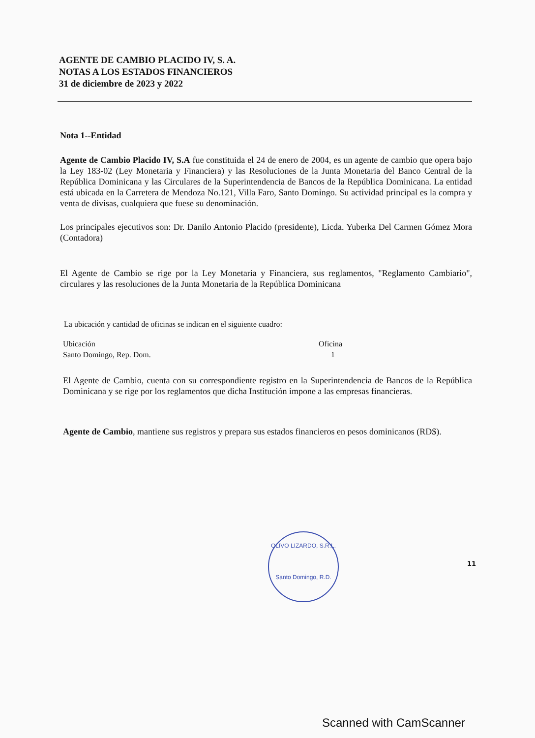AGENTE DE CAMBIO PLACIDO IV, S. A.
NOTAS A LOS ESTADOS FINANCIEROS
31 de diciembre de 2023 y 2022
Nota 1--Entidad
Agente de Cambio Placido IV, S.A fue constituida el 24 de enero de 2004, es un agente de cambio que opera bajo la Ley 183-02 (Ley Monetaria y Financiera) y las Resoluciones de la Junta Monetaria del Banco Central de la República Dominicana y las Circulares de la Superintendencia de Bancos de la República Dominicana. La entidad está ubicada en la Carretera de Mendoza No.121, Villa Faro, Santo Domingo. Su actividad principal es la compra y venta de divisas, cualquiera que fuese su denominación.
Los principales ejecutivos son: Dr. Danilo Antonio Placido (presidente), Licda. Yuberka Del Carmen Gómez Mora (Contadora)
El Agente de Cambio se rige por la Ley Monetaria y Financiera, sus reglamentos, "Reglamento Cambiario", circulares y las resoluciones de la Junta Monetaria de la República Dominicana
La ubicación y cantidad de oficinas se indican en el siguiente cuadro:
| Ubicación | Oficina |
| --- | --- |
| Santo Domingo, Rep. Dom. | 1 |
El Agente de Cambio, cuenta con su correspondiente registro en la Superintendencia de Bancos de la República Dominicana y se rige por los reglamentos que dicha Institución impone a las empresas financieras.
Agente de Cambio, mantiene sus registros y prepara sus estados financieros en pesos dominicanos (RD$).
OLIVO LIZARDO, S.R.L.
Santo Domingo, R.D.
11
Scanned with CamScanner